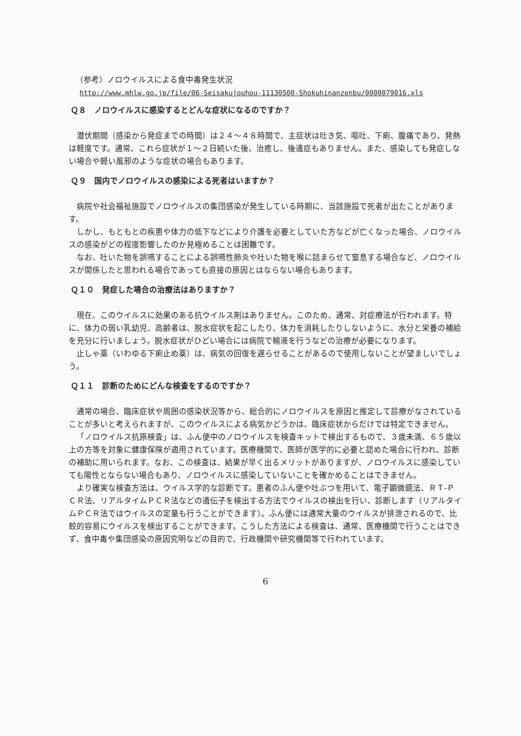（参考）ノロウイルスによる食中毒発生状況
http://www.mhlw.go.jp/file/06-Seisakujouhou-11130500-Shokuhinanzenbu/0000079016.xls
Ｑ８　ノロウイルスに感染するとどんな症状になるのですか？
潜伏期間（感染から発症までの時間）は２４～４８時間で、主症状は吐き気、嘔吐、下痢、腹痛であり、発熱は軽度です。通常、これら症状が１～２日続いた後、治癒し、後遺症もありません。また、感染しても発症しない場合や軽い風邪のような症状の場合もあります。
Ｑ９　国内でノロウイルスの感染による死者はいますか？
病院や社会福祉施設でノロウイルスの集団感染が発生している時期に、当該施設で死者が出たことがあります。
しかし、もともとの疾患や体力の低下などにより介護を必要としていた方などが亡くなった場合、ノロウイルスの感染がどの程度影響したのか見極めることは困難です。
なお、吐いた物を誤嚥することによる誤嚥性肺炎や吐いた物を喉に詰まらせて窒息する場合など、ノロウイルスが関係したと思われる場合であっても直接の原因とはならない場合もあります。
Ｑ１０　発症した場合の治療法はありますか？
現在、このウイルスに効果のある抗ウイルス剤はありません。このため、通常、対症療法が行われます。特に、体力の弱い乳幼児、高齢者は、脱水症状を起こしたり、体力を消耗したりしないように、水分と栄養の補給を充分に行いましょう。脱水症状がひどい場合には病院で輸液を行うなどの治療が必要になります。
止しゃ薬（いわゆる下痢止め薬）は、病気の回復を遅らせることがあるので使用しないことが望ましいでしょう。
Ｑ１１　診断のためにどんな検査をするのですか？
通常の場合、臨床症状や周囲の感染状況等から、総合的にノロウイルスを原因と推定して診療がなされていることが多いと考えられますが、このウイルスによる病気かどうかは、臨床症状からだけでは特定できません。
「ノロウイルス抗原検査」は、ふん便中のノロウイルスを検査キットで検出するもので、３歳未満、６５歳以上の方等を対象に健康保険が適用されています。医療機関で、医師が医学的に必要と認めた場合に行われ、診断の補助に用いられます。なお、この検査は、結果が早く出るメリットがありますが、ノロウイルスに感染していても陽性とならない場合もあり、ノロウイルスに感染していないことを確かめることはできません。
より確実な検査方法は、ウイルス学的な診断です。患者のふん便や吐ぶつを用いて、電子顕微鏡法、ＲＴ-ＰＣＲ法、リアルタイムＰＣＲ法などの遺伝子を検出する方法でウイルスの検出を行い、診断します（リアルタイムＰＣＲ法ではウイルスの定量も行うことができます）。ふん便には通常大量のウイルスが排泄されるので、比較的容易にウイルスを検出することができます。こうした方法による検査は、通常、医療機関で行うことはできず、食中毒や集団感染の原因究明などの目的で、行政機関や研究機関等で行われています。
6